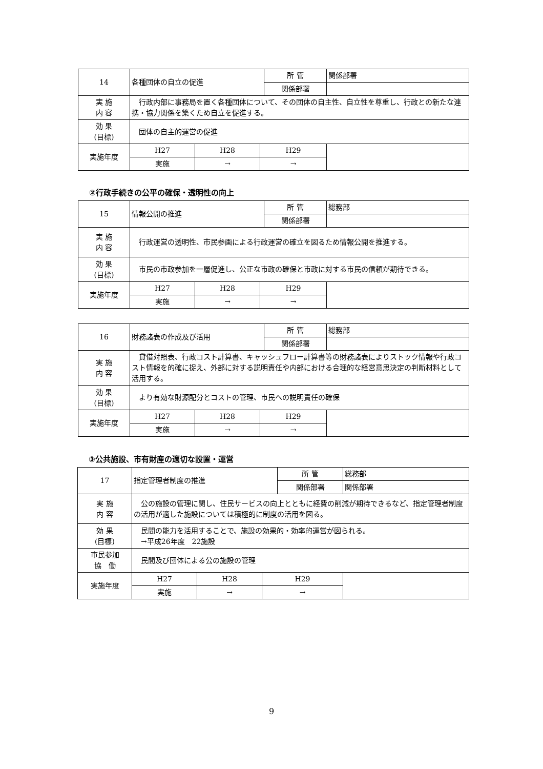| 14 | 各種団体の自立の促進 | | | 所 管 | 関係部署 |
| | | | | 関係部署 | |
| 実 施 内 容 | 行政内部に事務局を置く各種団体について、その団体の自主性、自立性を尊重し、行政との新たな連携・協力関係を築くため自立を促進する。 | | | | |
| 効 果 (目標) | 団体の自主的運営の促進 | | | | |
| 実施年度 | H27 | H28 | H29 | | |
| | 実施 | → | → | | |
②行政手続きの公平の確保・透明性の向上
| 15 | 情報公開の推進 | | | 所 管 | 総務部 |
| | | | | 関係部署 | |
| 実 施 内 容 | 行政運営の透明性、市民参画による行政運営の確立を図るため情報公開を推進する。 | | | | |
| 効 果 (目標) | 市民の市政参加を一層促進し、公正な市政の確保と市政に対する市民の信頼が期待できる。 | | | | |
| 実施年度 | H27 | H28 | H29 | | |
| | 実施 | → | → | | |
| 16 | 財務諸表の作成及び活用 | | | 所 管 | 総務部 |
| | | | | 関係部署 | |
| 実 施 内 容 | 貸借対照表、行政コスト計算書、キャッシュフロー計算書等の財務諸表によりストック情報や行政コスト情報を的確に捉え、外部に対する説明責任や内部における合理的な経営意思決定の判断材料として活用する。 | | | | |
| 効 果 (目標) | より有効な財源配分とコストの管理、市民への説明責任の確保 | | | | |
| 実施年度 | H27 | H28 | H29 | | |
| | 実施 | → | → | | |
③公共施設、市有財産の適切な設置・運営
| 17 | 指定管理者制度の推進 | | | 所 管 | 総務部 |
| | | | | 関係部署 | 関係部署 |
| 実 施 内 容 | 公の施設の管理に関し、住民サービスの向上とともに経費の削減が期待できるなど、指定管理者制度の活用が適した施設については積極的に制度の活用を図る。 | | | | |
| 効 果 (目標) | 民間の能力を活用することで、施設の効果的・効率的運営が図られる。 →平成26年度 22施設 | | | | |
| 市民参加 協 働 | 民間及び団体による公の施設の管理 | | | | |
| 実施年度 | H27 | H28 | H29 | | |
| | 実施 | → | → | | |
9